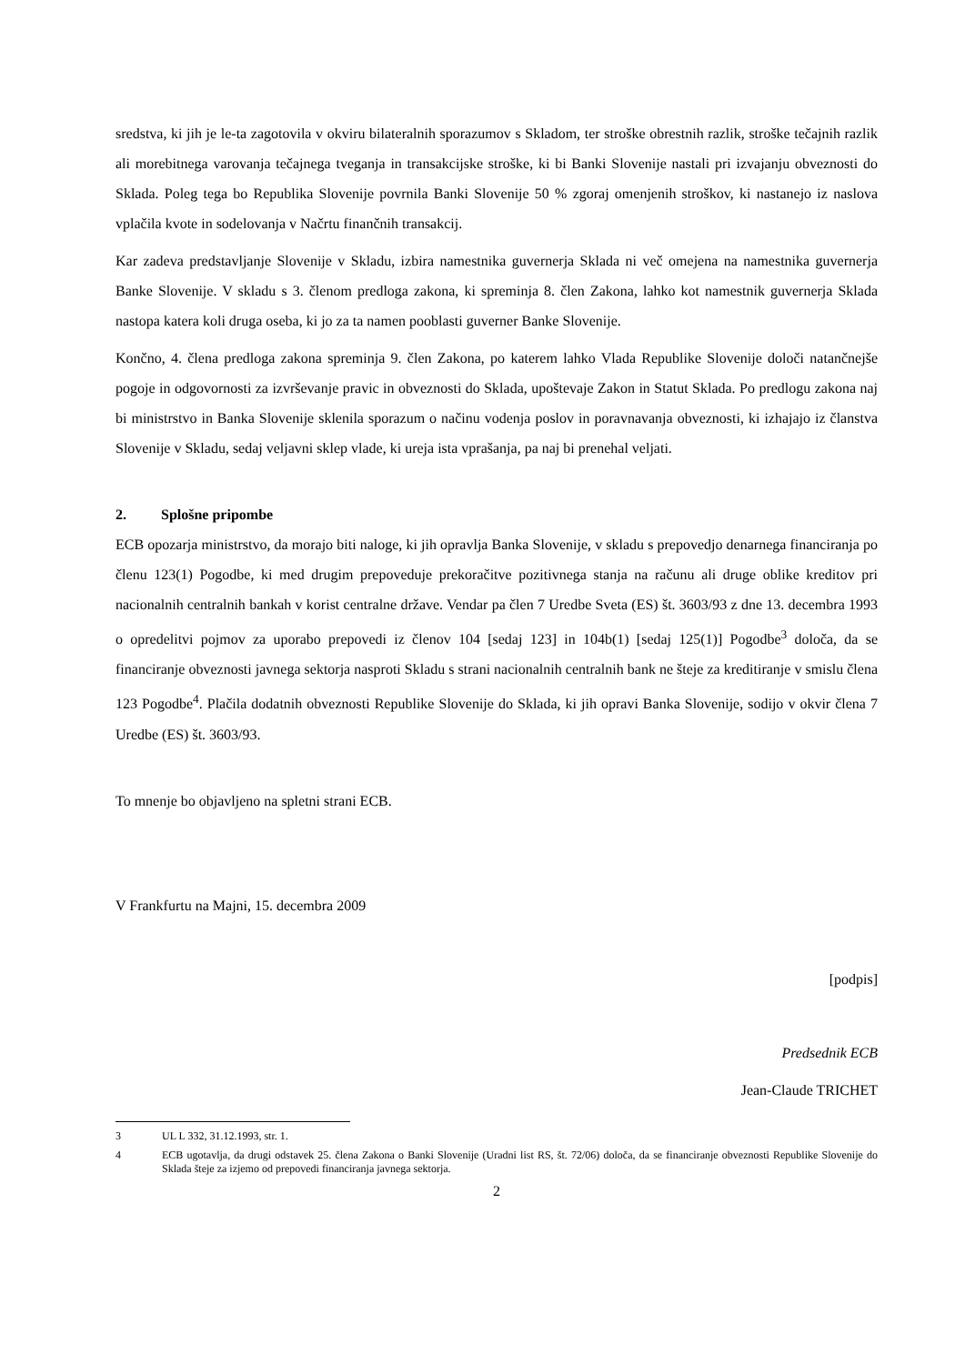sredstva, ki jih je le-ta zagotovila v okviru bilateralnih sporazumov s Skladom, ter stroške obrestnih razlik, stroške tečajnih razlik ali morebitnega varovanja tečajnega tveganja in transakcijske stroške, ki bi Banki Slovenije nastali pri izvajanju obveznosti do Sklada. Poleg tega bo Republika Slovenije povrnila Banki Slovenije 50 % zgoraj omenjenih stroškov, ki nastanejo iz naslova vplačila kvote in sodelovanja v Načrtu finančnih transakcij.
Kar zadeva predstavljanje Slovenije v Skladu, izbira namestnika guvernerja Sklada ni več omejena na namestnika guvernerja Banke Slovenije. V skladu s 3. členom predloga zakona, ki spreminja 8. člen Zakona, lahko kot namestnik guvernerja Sklada nastopa katera koli druga oseba, ki jo za ta namen pooblasti guverner Banke Slovenije.
Končno, 4. člena predloga zakona spreminja 9. člen Zakona, po katerem lahko Vlada Republike Slovenije določi natančnejše pogoje in odgovornosti za izvrševanje pravic in obveznosti do Sklada, upoštevaje Zakon in Statut Sklada. Po predlogu zakona naj bi ministrstvo in Banka Slovenije sklenila sporazum o načinu vodenja poslov in poravnavanja obveznosti, ki izhajajo iz članstva Slovenije v Skladu, sedaj veljavni sklep vlade, ki ureja ista vprašanja, pa naj bi prenehal veljati.
2. Splošne pripombe
ECB opozarja ministrstvo, da morajo biti naloge, ki jih opravlja Banka Slovenije, v skladu s prepovedjo denarnega financiranja po členu 123(1) Pogodbe, ki med drugim prepoveduje prekoračitve pozitivnega stanja na računu ali druge oblike kreditov pri nacionalnih centralnih bankah v korist centralne države. Vendar pa člen 7 Uredbe Sveta (ES) št. 3603/93 z dne 13. decembra 1993 o opredelitvi pojmov za uporabo prepovedi iz členov 104 [sedaj 123] in 104b(1) [sedaj 125(1)] Pogodbe<sup>3</sup> določa, da se financiranje obveznosti javnega sektorja nasproti Skladu s strani nacionalnih centralnih bank ne šteje za kreditiranje v smislu člena 123 Pogodbe<sup>4</sup>. Plačila dodatnih obveznosti Republike Slovenije do Sklada, ki jih opravi Banka Slovenije, sodijo v okvir člena 7 Uredbe (ES) št. 3603/93.
To mnenje bo objavljeno na spletni strani ECB.
V Frankfurtu na Majni, 15. decembra 2009
[podpis]
Predsednik ECB
Jean-Claude TRICHET
3 UL L 332, 31.12.1993, str. 1.
4 ECB ugotavlja, da drugi odstavek 25. člena Zakona o Banki Slovenije (Uradni list RS, št. 72/06) določa, da se financiranje obveznosti Republike Slovenije do Sklada šteje za izjemo od prepovedi financiranja javnega sektorja.
2